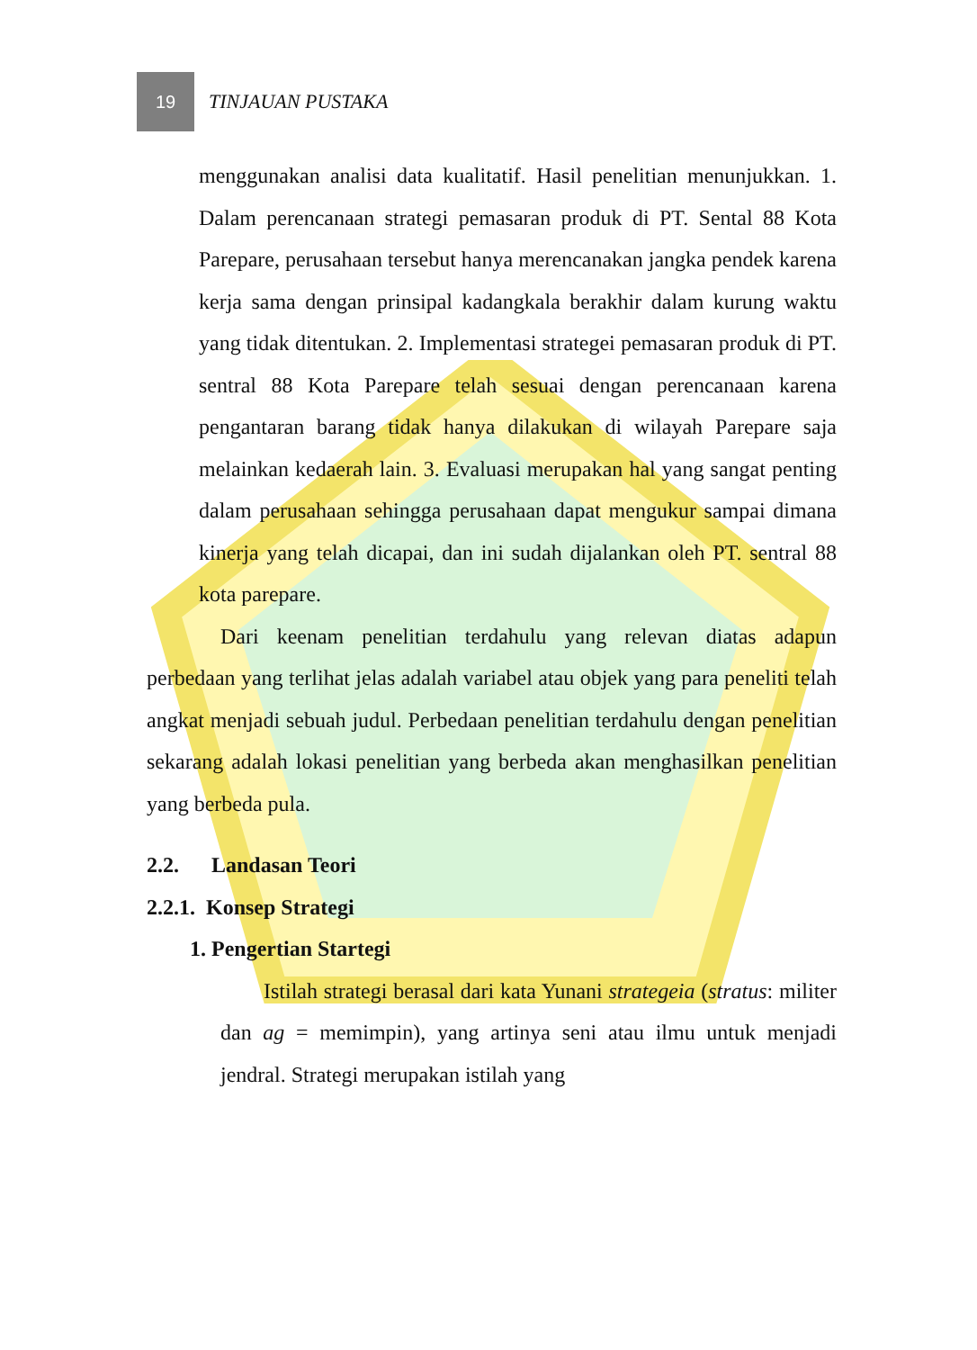19
TINJAUAN PUSTAKA
menggunakan analisi data kualitatif. Hasil penelitian menunjukkan. 1. Dalam perencanaan strategi pemasaran produk di PT. Sental 88 Kota Parepare, perusahaan tersebut hanya merencanakan jangka pendek karena kerja sama dengan prinsipal kadangkala berakhir dalam kurung waktu yang tidak ditentukan. 2. Implementasi strategei pemasaran produk di PT. sentral 88 Kota Parepare telah sesuai dengan perencanaan karena pengantaran barang tidak hanya dilakukan di wilayah Parepare saja melainkan kedaerah lain. 3. Evaluasi merupakan hal yang sangat penting dalam perusahaan sehingga perusahaan dapat mengukur sampai dimana kinerja yang telah dicapai, dan ini sudah dijalankan oleh PT. sentral 88 kota parepare.
Dari keenam penelitian terdahulu yang relevan diatas adapun perbedaan yang terlihat jelas adalah variabel atau objek yang para peneliti telah angkat menjadi sebuah judul. Perbedaan penelitian terdahulu dengan penelitian sekarang adalah lokasi penelitian yang berbeda akan menghasilkan penelitian yang berbeda pula.
2.2. Landasan Teori
2.2.1. Konsep Strategi
1. Pengertian Startegi
Istilah strategi berasal dari kata Yunani strategeia (stratus: militer dan ag = memimpin), yang artinya seni atau ilmu untuk menjadi jendral. Strategi merupakan istilah yang